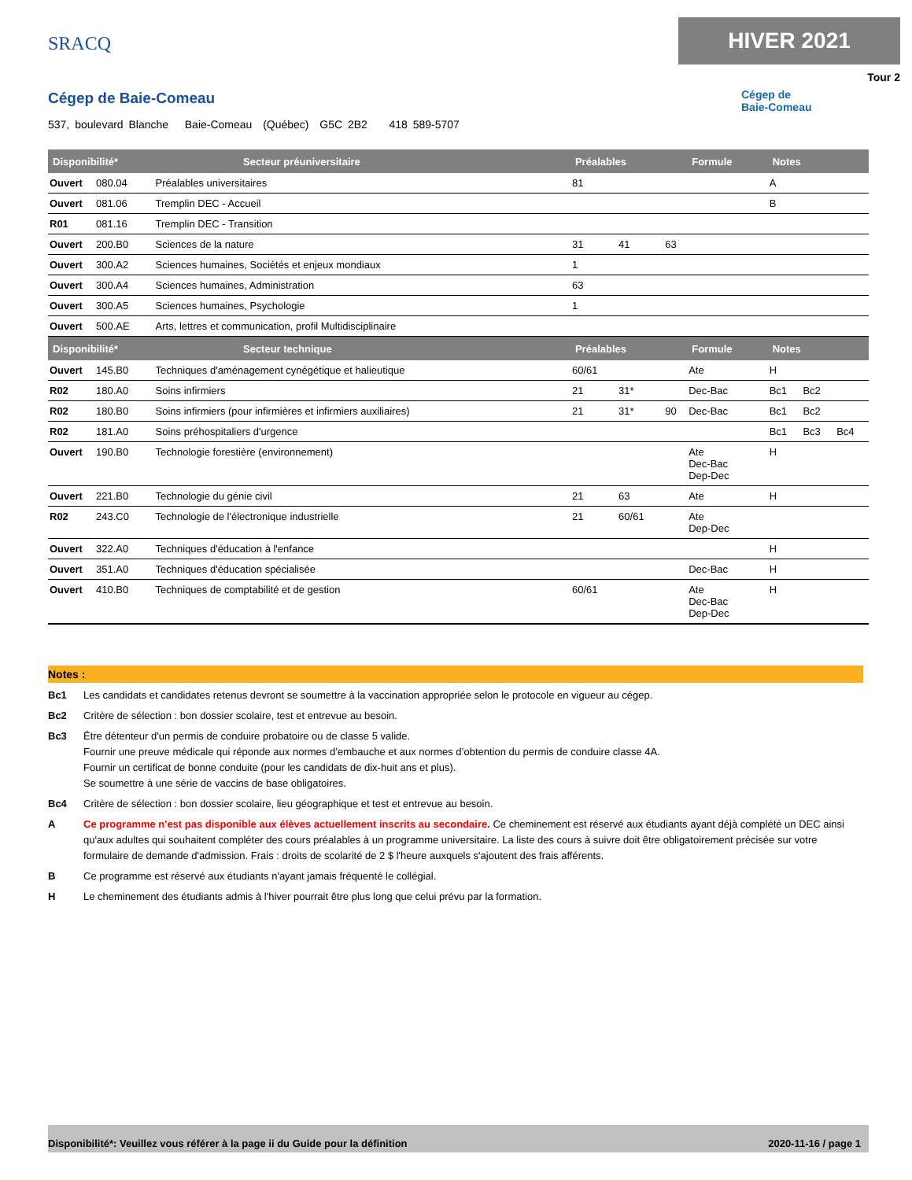SRACQ
HIVER 2021
Tour 2
Cégep de
Baie-Comeau
Cégep de Baie-Comeau
537, boulevard Blanche Baie-Comeau (Québec) G5C 2B2 418 589-5707
| Disponibilité* Secteur préuniversitaire | | | Préalables | | | Formule | Notes | | |
| --- | --- | --- | --- | --- | --- | --- | --- | --- | --- |
| Ouvert | 080.04 | Préalables universitaires | 81 | | | | A | | |
| Ouvert | 081.06 | Tremplin DEC - Accueil | | | | | B | | |
| R01 | 081.16 | Tremplin DEC - Transition | | | | | | | |
| Ouvert | 200.B0 | Sciences de la nature | 31 | 41 | 63 | | | | |
| Ouvert | 300.A2 | Sciences humaines, Sociétés et enjeux mondiaux | 1 | | | | | | |
| Ouvert | 300.A4 | Sciences humaines, Administration | 63 | | | | | | |
| Ouvert | 300.A5 | Sciences humaines, Psychologie | 1 | | | | | | |
| Ouvert | 500.AE | Arts, lettres et communication, profil Multidisciplinaire | | | | | | | |
| Disponibilité* Secteur technique | | | Préalables | | | Formule | Notes | | |
| Ouvert | 145.B0 | Techniques d'aménagement cynégétique et halieutique | 60/61 | | | Ate | H | | |
| R02 | 180.A0 | Soins infirmiers | 21 | 31* | | Dec-Bac | Bc1 | Bc2 | |
| R02 | 180.B0 | Soins infirmiers (pour infirmières et infirmiers auxiliaires) | 21 | 31* | 90 | Dec-Bac | Bc1 | Bc2 | |
| R02 | 181.A0 | Soins préhospitaliers d'urgence | | | | | Bc1 | Bc3 | Bc4 |
| Ouvert | 190.B0 | Technologie forestière (environnement) | | | | Ate Dec-Bac Dep-Dec | H | | |
| Ouvert | 221.B0 | Technologie du génie civil | 21 | 63 | | Ate | H | | |
| R02 | 243.C0 | Technologie de l'électronique industrielle | 21 | 60/61 | | Ate Dep-Dec | | | |
| Ouvert | 322.A0 | Techniques d'éducation à l'enfance | | | | | H | | |
| Ouvert | 351.A0 | Techniques d'éducation spécialisée | | | | Dec-Bac | H | | |
| Ouvert | 410.B0 | Techniques de comptabilité et de gestion | 60/61 | | | Ate Dec-Bac Dep-Dec | H | | |
Notes :
Bc1 Les candidats et candidates retenus devront se soumettre à la vaccination appropriée selon le protocole en vigueur au cégep.
Bc2 Critère de sélection : bon dossier scolaire, test et entrevue au besoin.
Bc3 Être détenteur d'un permis de conduire probatoire ou de classe 5 valide.
Fournir une preuve médicale qui réponde aux normes d’embauche et aux normes d’obtention du permis de conduire classe 4A.
Fournir un certificat de bonne conduite (pour les candidats de dix-huit ans et plus).
Se soumettre à une série de vaccins de base obligatoires.
Bc4 Critère de sélection : bon dossier scolaire, lieu géographique et test et entrevue au besoin.
A Ce programme n'est pas disponible aux élèves actuellement inscrits au secondaire. Ce cheminement est réservé aux étudiants ayant déjà complété un DEC ainsi qu'aux adultes qui souhaitent compléter des cours préalables à un programme universitaire. La liste des cours à suivre doit être obligatoirement précisée sur votre formulaire de demande d'admission. Frais : droits de scolarité de 2 $ l'heure auxquels s'ajoutent des frais afférents.
B Ce programme est réservé aux étudiants n'ayant jamais fréquenté le collégial.
H Le cheminement des étudiants admis à l'hiver pourrait être plus long que celui prévu par la formation.
Disponibilité*: Veuillez vous référer à la page ii du Guide pour la définition 2020-11-16 / page 1